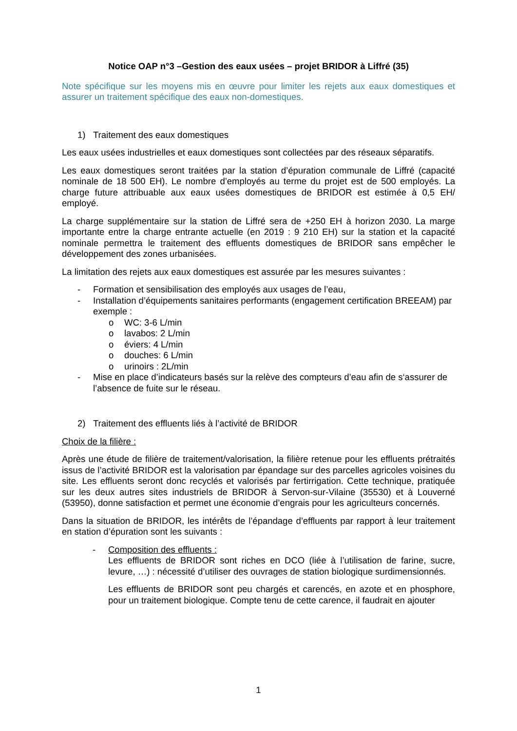Notice OAP n°3 –Gestion des eaux usées – projet BRIDOR à Liffré (35)
Note spécifique sur les moyens mis en œuvre pour limiter les rejets aux eaux domestiques et assurer un traitement spécifique des eaux non-domestiques.
1) Traitement des eaux domestiques
Les eaux usées industrielles et eaux domestiques sont collectées par des réseaux séparatifs.
Les eaux domestiques seront traitées par la station d’épuration communale de Liffré (capacité nominale de 18 500 EH). Le nombre d’employés au terme du projet est de 500 employés. La charge future attribuable aux eaux usées domestiques de BRIDOR est estimée à 0,5 EH/ employé.
La charge supplémentaire sur la station de Liffré sera de +250 EH à horizon 2030. La marge importante entre la charge entrante actuelle (en 2019 : 9 210 EH) sur la station et la capacité nominale permettra le traitement des effluents domestiques de BRIDOR sans empêcher le développement des zones urbanisées.
La limitation des rejets aux eaux domestiques est assurée par les mesures suivantes :
- Formation et sensibilisation des employés aux usages de l’eau,
- Installation d’équipements sanitaires performants (engagement certification BREEAM) par exemple :
o WC: 3-6 L/min
o lavabos: 2 L/min
o éviers: 4 L/min
o douches: 6 L/min
o urinoirs : 2L/min
- Mise en place d’indicateurs basés sur la relève des compteurs d’eau afin de s‘assurer de l’absence de fuite sur le réseau.
2) Traitement des effluents liés à l’activité de BRIDOR
Choix de la filière :
Après une étude de filière de traitement/valorisation, la filière retenue pour les effluents prétraités issus de l’activité BRIDOR est la valorisation par épandage sur des parcelles agricoles voisines du site. Les effluents seront donc recyclés et valorisés par fertirrigation. Cette technique, pratiquée sur les deux autres sites industriels de BRIDOR à Servon-sur-Vilaine (35530) et à Louverné (53950), donne satisfaction et permet une économie d’engrais pour les agriculteurs concernés.
Dans la situation de BRIDOR, les intérêts de l’épandage d’effluents par rapport à leur traitement en station d’épuration sont les suivants :
- Composition des effluents :
Les effluents de BRIDOR sont riches en DCO (liée à l’utilisation de farine, sucre, levure, …) : nécessité d’utiliser des ouvrages de station biologique surdimensionnés.
Les effluents de BRIDOR sont peu chargés et carencés, en azote et en phosphore, pour un traitement biologique. Compte tenu de cette carence, il faudrait en ajouter
1